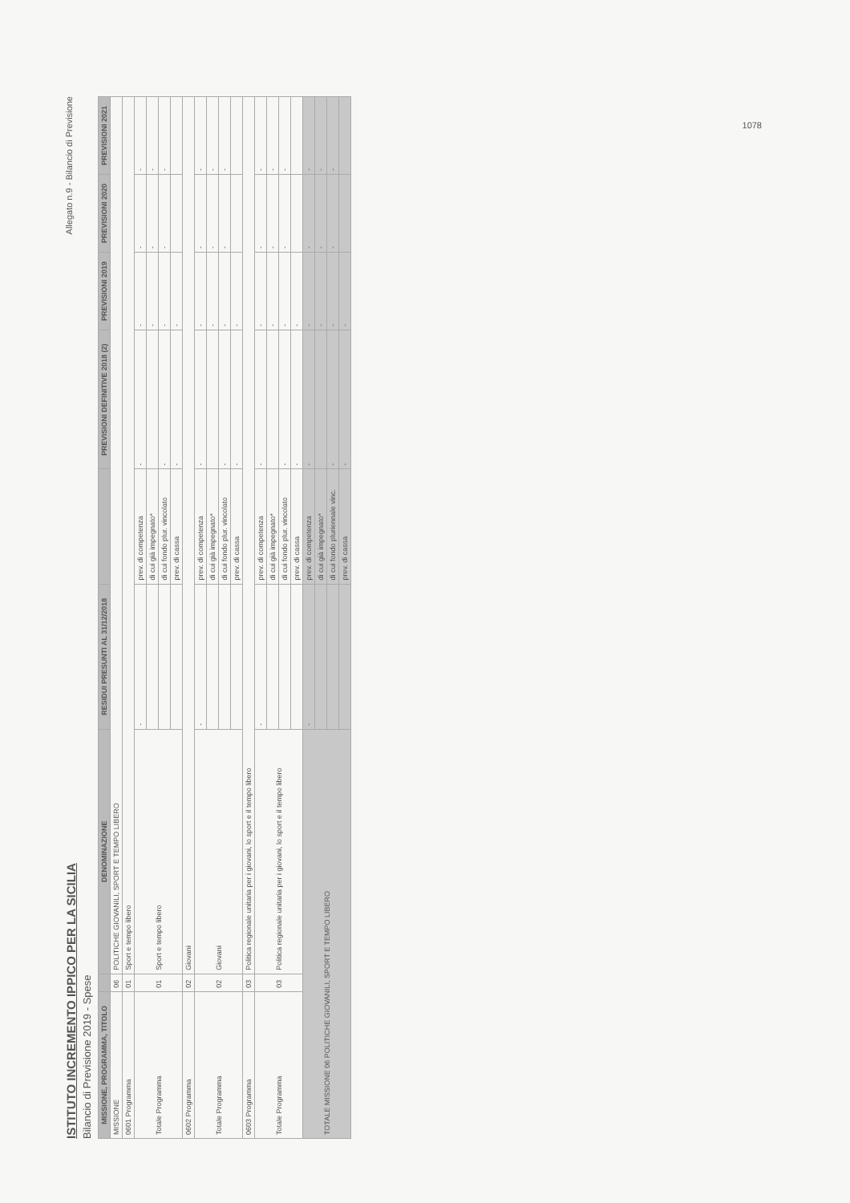ISTITUTO INCREMENTO IPPICO PER LA SICILIA
Bilancio di Previsione 2019 - Spese
Allegato n.9 - Bilancio di Previsione
| MISSIONE, PROGRAMMA, TITOLO | | DENOMINAZIONE | RESIDUI PRESUNTI AL 31/12/2018 | | PREVISIONI DEFINITIVE 2018 (2) | PREVISIONI 2019 | PREVISIONI 2020 | PREVISIONI 2021 |
| --- | --- | --- | --- | --- | --- | --- | --- | --- |
| MISSIONE | 06 | POLITICHE GIOVANILI, SPORT E TEMPO LIBERO | | | | | | |
| 0601 Programma | 01 | Sport e tempo libero | | | | | | |
| Totale Programma | 01 | Sport e tempo libero | - | prev. di competenza | - | - | - | - |
| | | | | di cui già impegnato* | | - | - | - |
| | | | | di cui fondo plur. vincolato | - | - | - | - |
| | | | | prev. di cassa | - | - | | |
| 0602 Programma | 02 | Giovani | | | | | | |
| Totale Programma | 02 | Giovani | - | prev. di competenza | - | - | - | - |
| | | | | di cui già impegnato* | | - | - | - |
| | | | | di cui fondo plur. vincolato | - | - | - | - |
| | | | | prev. di cassa | - | - | | |
| 0603 Programma | 03 | Politica regionale unitaria per i giovani, lo sport e il tempo libero | | | | | | |
| Totale Programma | 03 | Politica regionale unitaria per i giovani, lo sport e il tempo libero | - | prev. di competenza | - | - | - | - |
| | | | | di cui già impegnato* | | - | - | - |
| | | | | di cui fondo plur. vincolato | - | - | - | - |
| | | | | prev. di cassa | - | - | | |
| TOTALE MISSIONE 06 POLITICHE GIOVANILI, SPORT E TEMPO LIBERO | | | - | prev. di competenza | - | - | - | - |
| | | | | di cui già impegnato* | | - | - | - |
| | | | | di cui fondo pluriennale vinc. | - | - | - | - |
| | | | | prev. di cassa | - | - | | |
1078